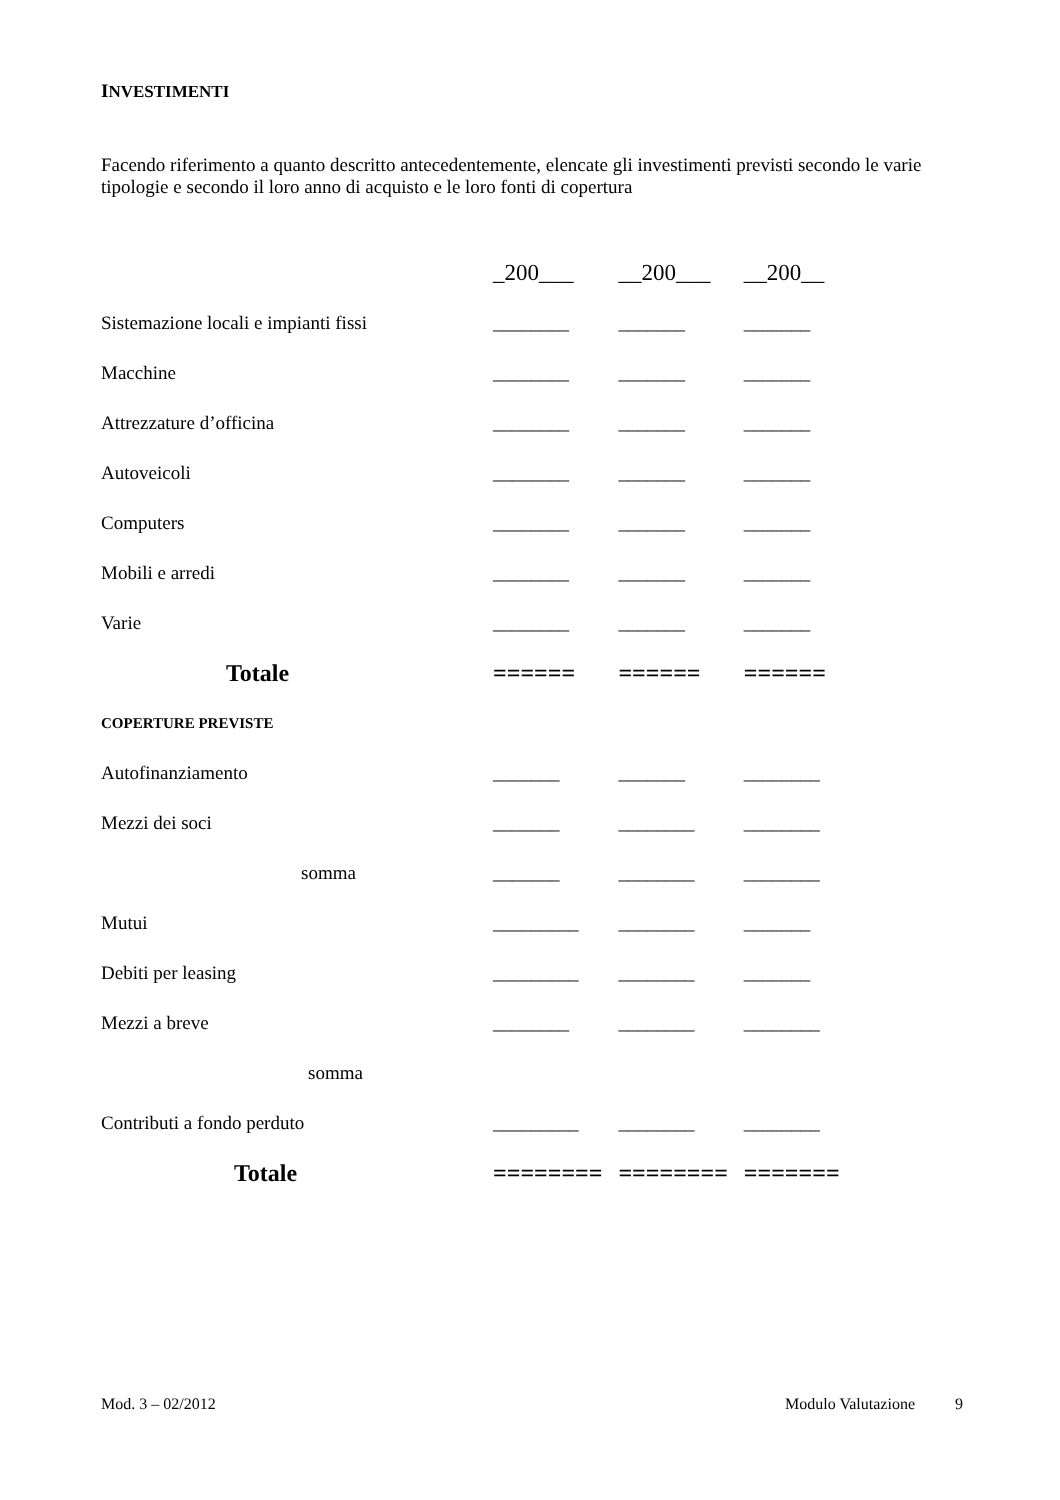INVESTIMENTI
Facendo riferimento a quanto descritto antecedentemente, elencate gli investimenti previsti secondo le varie tipologie e secondo il loro anno di acquisto e le loro fonti di copertura
| | _200___ | __200___ | __200__ |
| Sistemazione locali e impianti fissi | ________ | _______ | _______ |
| Macchine | ________ | _______ | _______ |
| Attrezzature d’officina | ________ | _______ | _______ |
| Autoveicoli | ________ | _______ | _______ |
| Computers | ________ | _______ | _______ |
| Mobili e arredi | ________ | _______ | _______ |
| Varie | ________ | _______ | _______ |
| Totale | ====== | ====== | ====== |
| C OPERTURE PREVISTE | | | |
| Autofinanziamento | _______ | _______ | ________ |
| Mezzi dei soci | _______ | ________ | ________ |
| somma | _______ | ________ | ________ |
| Mutui | _________ | ________ | _______ |
| Debiti per leasing | _________ | ________ | _______ |
| Mezzi a breve | ________ | ________ | ________ |
| somma | | | |
| Contributi a fondo perduto | _________ | ________ | ________ |
| Totale | ======== | ======== | ======= |
Mod. 3 – 02/2012 Modulo Valutazione 9